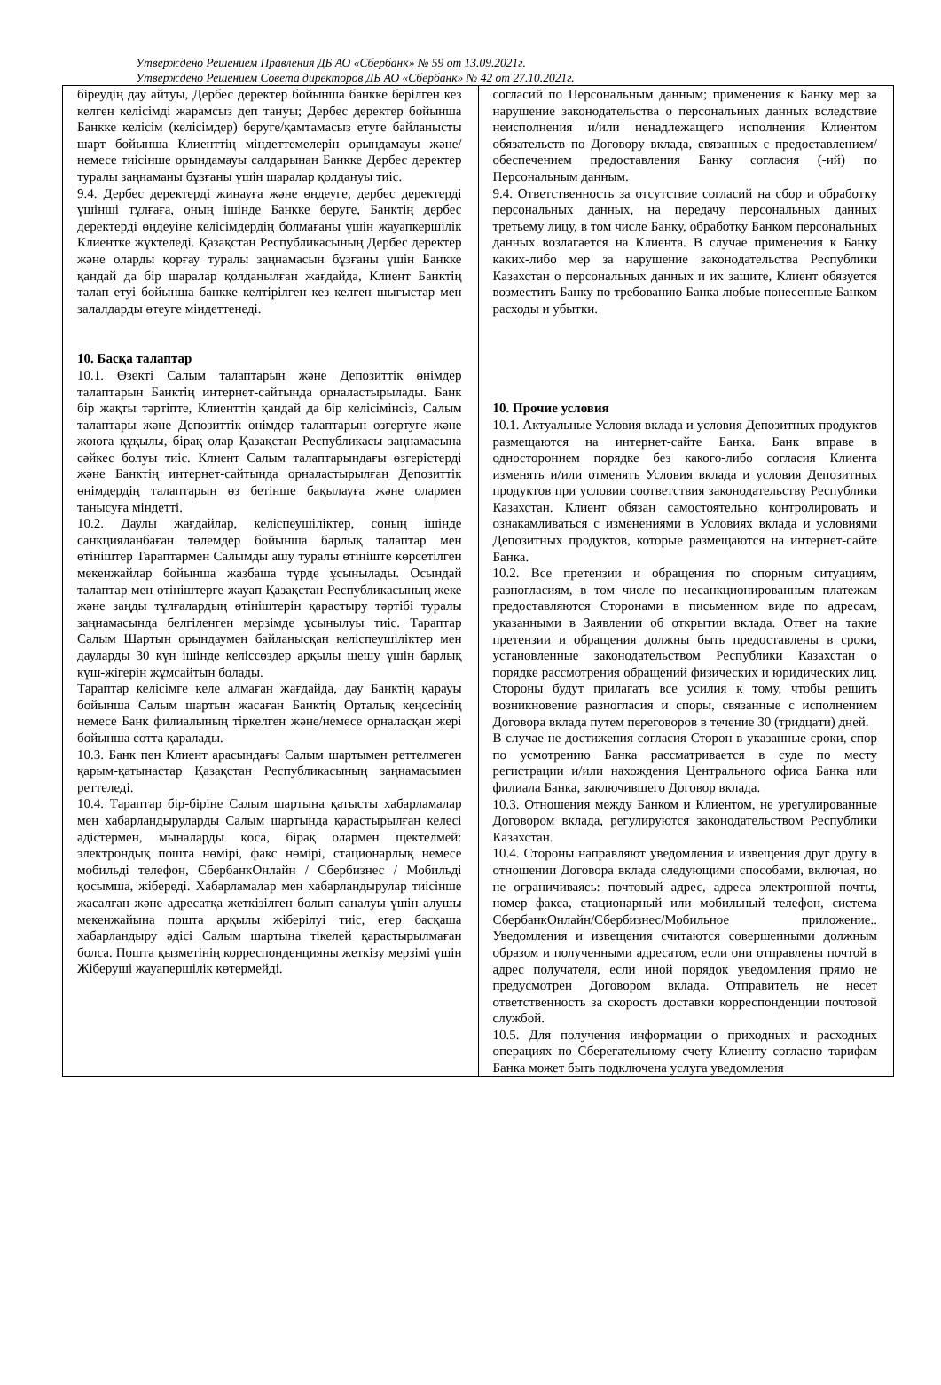Утверждено Решением Правления ДБ АО «Сбербанк» № 59 от 13.09.2021г.
Утверждено Решением Совета директоров ДБ АО «Сбербанк» № 42 от 27.10.2021г.
| біреудің дау айтуы, Дербес деректер бойынша банкке берілген кез келген келісімді жарамсыз деп тануы; Дербес деректер бойынша Банкке келісім (келісімдер) беруге/қамтамасыз етуге байланысты шарт бойынша Клиенттің міндеттемелерін орындамауы және/немесе тиісінше орындамауы салдарынан Банкке Дербес деректер туралы заңнаманы бұзғаны үшін шаралар қолдануы тиіс. 9.4. Дербес деректерді жинауға және өңдеуге, дербес деректерді үшінші тұлғаға, оның ішінде Банкке беруге, Банктің дербес деректерді өңдеуіне келісімдердің болмағаны үшін жауапкершілік Клиентке жүктеледі. Қазақстан Республикасының Дербес деректер және оларды қорғау туралы заңнамасын бұзғаны үшін Банкке қандай да бір шаралар қолданылған жағдайда, Клиент Банктің талап етуі бойынша банкке келтірілген кез келген шығыстар мен залалдарды өтеуге міндеттенеді. 10. Басқа талаптар 10.1. Өзекті Салым талаптарын және Депозиттік өнімдер талаптарын Банктің интернет-сайтында орналастырылады. Банк бір жақты тәртіпте, Клиенттің қандай да бір келісімінсіз, Салым талаптары және Депозиттік өнімдер талаптарын өзгертуге және жоюға құқылы, бірақ олар Қазақстан Республикасы заңнамасына сәйкес болуы тиіс. Клиент Салым талаптарындағы өзгерістерді және Банктің интернет-сайтында орналастырылған Депозиттік өнімдердің талаптарын өз бетінше бақылауға және олармен танысуға міндетті. 10.2. Даулы жағдайлар, келіспеушіліктер, соның ішінде санкцияланбаған төлемдер бойынша барлық талаптар мен өтініштер Тараптармен Салымды ашу туралы өтініште көрсетілген мекенжайлар бойынша жазбаша түрде ұсынылады. Осындай талаптар мен өтініштерге жауап Қазақстан Республикасының жеке және заңды тұлғалардың өтініштерін қарастыру тәртібі туралы заңнамасында белгіленген мерзімде ұсынылуы тиіс. Тараптар Салым Шартын орындаумен байланысқан келіспеушіліктер мен дауларды 30 күн ішінде келіссөздер арқылы шешу үшін барлық күш-жігерін жұмсайтын болады. Тараптар келісімге келе алмаған жағдайда, дау Банктің қарауы бойынша Салым шартын жасаған Банктің Орталық кеңсесінің немесе Банк филиалының тіркелген және/немесе орналасқан жері бойынша сотта қаралады. 10.3. Банк пен Клиент арасындағы Салым шартымен реттелмеген қарым-қатынастар Қазақстан Республикасының заңнамасымен реттеледі. 10.4. Тараптар бір-біріне Салым шартына қатысты хабарламалар мен хабарландыруларды Салым шартында қарастырылған келесі әдістермен, мыналарды қоса, бірақ олармен щектелмей: электрондық пошта нөмірі, факс нөмірі, стационарлық немесе мобильді телефон, СбербанкОнлайн / Сбербизнес / Мобильді қосымша, жібереді. Хабарламалар мен хабарландырулар тиісінше жасалған және адресатқа жеткізілген болып саналуы үшін алушы мекенжайына пошта арқылы жіберілуі тиіс, егер басқаша хабарландыру әдісі Салым шартына тікелей қарастырылмаған болса. Пошта қызметінің корреспонденцияны жеткізу мерзімі үшін Жіберуші жауапершілік көтермейді. | согласий по Персональным данным; применения к Банку мер за нарушение законодательства о персональных данных вследствие неисполнения и/или ненадлежащего исполнения Клиентом обязательств по Договору вклада, связанных с предоставлением/обеспечением предоставления Банку согласия (-ий) по Персональным данным. 9.4. Ответственность за отсутствие согласий на сбор и обработку персональных данных, на передачу персональных данных третьему лицу, в том числе Банку, обработку Банком персональных данных возлагается на Клиента. В случае применения к Банку каких-либо мер за нарушение законодательства Республики Казахстан о персональных данных и их защите, Клиент обязуется возместить Банку по требованию Банка любые понесенные Банком расходы и убытки. 10. Прочие условия 10.1. Актуальные Условия вклада и условия Депозитных продуктов размещаются на интернет-сайте Банка. Банк вправе в одностороннем порядке без какого-либо согласия Клиента изменять и/или отменять Условия вклада и условия Депозитных продуктов при условии соответствия законодательству Республики Казахстан. Клиент обязан самостоятельно контролировать и ознакамливаться с изменениями в Условиях вклада и условиями Депозитных продуктов, которые размещаются на интернет-сайте Банка. 10.2. Все претензии и обращения по спорным ситуациям, разногласиям, в том числе по несанкционированным платежам предоставляются Сторонами в письменном виде по адресам, указанными в Заявлении об открытии вклада. Ответ на такие претензии и обращения должны быть предоставлены в сроки, установленные законодательством Республики Казахстан о порядке рассмотрения обращений физических и юридических лиц. Стороны будут прилагать все усилия к тому, чтобы решить возникновение разногласия и споры, связанные с исполнением Договора вклада путем переговоров в течение 30 (тридцати) дней. В случае не достижения согласия Сторон в указанные сроки, спор по усмотрению Банка рассматривается в суде по месту регистрации и/или нахождения Центрального офиса Банка или филиала Банка, заключившего Договор вклада. 10.3. Отношения между Банком и Клиентом, не урегулированные Договором вклада, регулируются законодательством Республики Казахстан. 10.4. Стороны направляют уведомления и извещения друг другу в отношении Договора вклада следующими способами, включая, но не ограничиваясь: почтовый адрес, адреса электронной почты, номер факса, стационарный или мобильный телефон, система СбербанкОнлайн/Сбербизнес/Мобильное приложение.. Уведомления и извещения считаются совершенными должным образом и полученными адресатом, если они отправлены почтой в адрес получателя, если иной порядок уведомления прямо не предусмотрен Договором вклада. Отправитель не несет ответственность за скорость доставки корреспонденции почтовой службой. 10.5. Для получения информации о приходных и расходных операциях по Сберегательному счету Клиенту согласно тарифам Банка может быть подключена услуга уведомления |